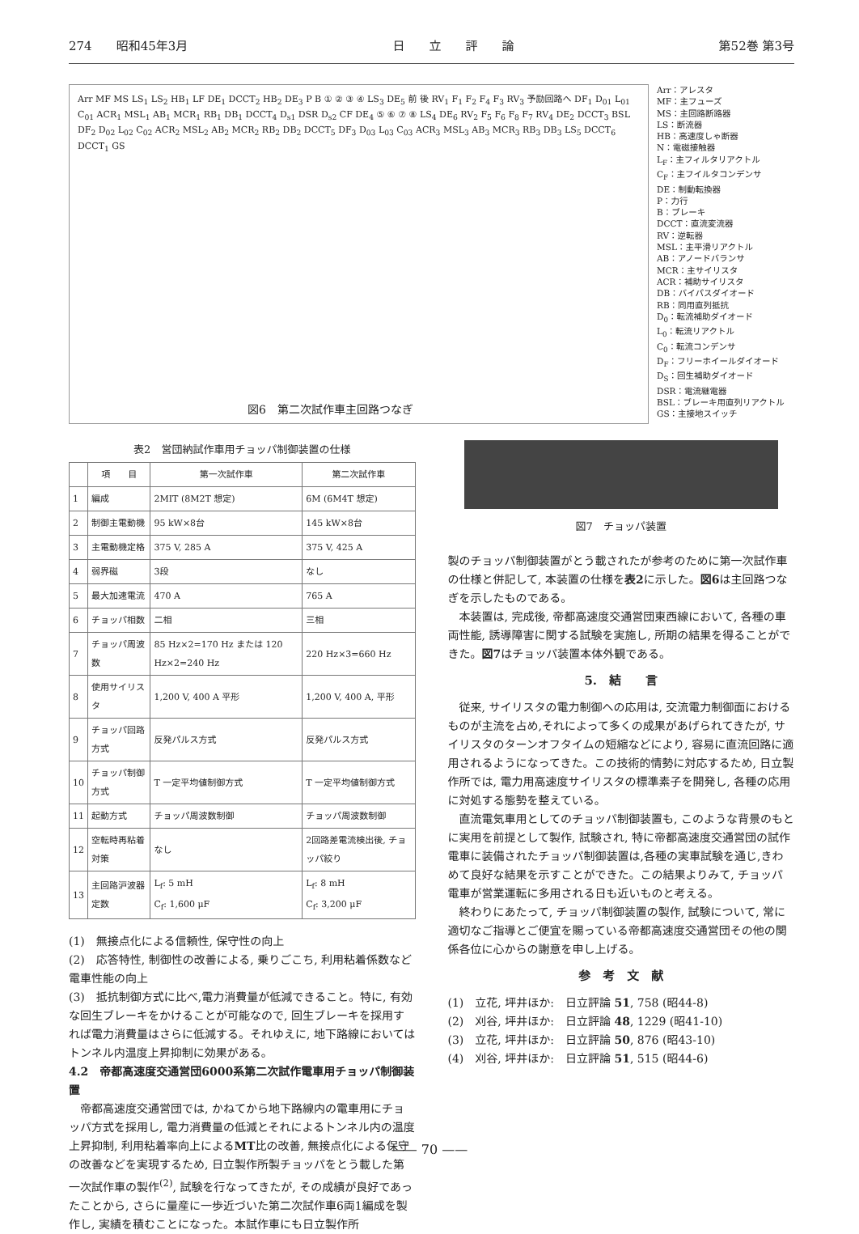274　　昭和45年3月 日　　立　　評　　論 第52巻 第3号
Arr MF MS LS<sub>1</sub> LS<sub>2</sub> HB<sub>1</sub> LF DE<sub>1</sub> DCCT<sub>2</sub> HB<sub>2</sub> DE<sub>3</sub> P B ① ② ③ ④ LS<sub>3</sub> DE<sub>5</sub> 前 後 RV<sub>1</sub> F<sub>1</sub> F<sub>2</sub> F<sub>4</sub> F<sub>3</sub> RV<sub>3</sub> 予励回路へ DF<sub>1</sub> D<sub>01</sub> L<sub>01</sub> C<sub>01</sub> ACR<sub>1</sub> MSL<sub>1</sub> AB<sub>1</sub> MCR<sub>1</sub> RB<sub>1</sub> DB<sub>1</sub> DCCT<sub>4</sub> D<sub>s1</sub> DSR D<sub>s2</sub> CF DE<sub>4</sub> ⑤ ⑥ ⑦ ⑧ LS<sub>4</sub> DE<sub>6</sub> RV<sub>2</sub> F<sub>5</sub> F<sub>6</sub> F<sub>8</sub> F<sub>7</sub> RV<sub>4</sub> DE<sub>2</sub> DCCT<sub>3</sub> BSL DF<sub>2</sub> D<sub>02</sub> L<sub>02</sub> C<sub>02</sub> ACR<sub>2</sub> MSL<sub>2</sub> AB<sub>2</sub> MCR<sub>2</sub> RB<sub>2</sub> DB<sub>2</sub> DCCT<sub>5</sub> DF<sub>3</sub> D<sub>03</sub> L<sub>03</sub> C<sub>03</sub> ACR<sub>3</sub> MSL<sub>3</sub> AB<sub>3</sub> MCR<sub>3</sub> RB<sub>3</sub> DB<sub>3</sub> LS<sub>5</sub> DCCT<sub>6</sub> DCCT<sub>1</sub> GS
図6　第二次試作車主回路つなぎ
Arr：アレスタ
MF：主フューズ
MS：主回路断路器
LS：断流器
HB：高速度しゃ断器
N：電磁接触器
L<sub>F</sub>：主フィルタリアクトル
C<sub>F</sub>：主フイルタコンデンサ
DE：制動転換器
P：力行
B：ブレーキ
DCCT：直流変流器
RV：逆転器
MSL：主平滑リアクトル
AB：アノードバランサ
MCR：主サイリスタ
ACR：補助サイリスタ
DB：バイパスダイオード
RB：同用直列抵抗
D<sub>0</sub>：転流補助ダイオード
L<sub>0</sub>：転流リアクトル
C<sub>0</sub>：転流コンデンサ
D<sub>F</sub>：フリーホイールダイオード
D<sub>S</sub>：回生補助ダイオード
DSR：電流継電器
BSL：ブレーキ用直列リアクトル
GS：主接地スイッチ
表2　営団納試作車用チョッパ制御装置の仕様
| | 項 目 | 第一次試作車 | 第二次試作車 |
| --- | --- | --- | --- |
| 1 | 編成 | 2MIT (8M2T 想定) | 6M (6M4T 想定) |
| 2 | 制御主電動機 | 95 kW×8台 | 145 kW×8台 |
| 3 | 主電動機定格 | 375 V, 285 A | 375 V, 425 A |
| 4 | 弱界磁 | 3段 | なし |
| 5 | 最大加速電流 | 470 A | 765 A |
| 6 | チョッパ相数 | 二相 | 三相 |
| 7 | チョッパ周波数 | 85 Hz×2=170 Hz または 120 Hz×2=240 Hz | 220 Hz×3=660 Hz |
| 8 | 使用サイリスタ | 1,200 V, 400 A 平形 | 1,200 V, 400 A, 平形 |
| 9 | チョッパ回路方式 | 反発パルス方式 | 反発パルス方式 |
| 10 | チョッパ制御方式 | T 一定平均値制御方式 | T 一定平均値制御方式 |
| 11 | 起動方式 | チョッパ周波数制御 | チョッパ周波数制御 |
| 12 | 空転時再粘着対策 | なし | 2回路差電流検出後, チョッパ絞り |
| 13 | 主回路沪波器定数 | L<sub>f</sub>: 5 mH C<sub>f</sub>: 1,600 μF | L<sub>f</sub>: 8 mH C<sub>f</sub>: 3,200 μF |
(1)　無接点化による信頼性, 保守性の向上
(2)　応答特性, 制御性の改善による, 乗りごこち, 利用粘着係数など電車性能の向上
(3)　抵抗制御方式に比べ,電力消費量が低減できること。特に, 有効な回生ブレーキをかけることが可能なので, 回生ブレーキを採用すれば電力消費量はさらに低減する。それゆえに, 地下路線においてはトンネル内温度上昇抑制に効果がある。
4.2　帝都高速度交通営団6000系第二次試作電車用チョッパ制御装置
帝都高速度交通営団では, かねてから地下路線内の電車用にチョッパ方式を採用し, 電力消費量の低減とそれによるトンネル内の温度上昇抑制, 利用粘着率向上によるMT比の改善, 無接点化による保守の改善などを実現するため, 日立製作所製チョッパをとう載した第一次試作車の製作<sup>(2)</sup>, 試験を行なってきたが, その成績が良好であったことから, さらに量産に一歩近づいた第二次試作車6両1編成を製作し, 実績を積むことになった。本試作車にも日立製作所
図7　チョッパ装置
製のチョッパ制御装置がとう載されたが参考のために第一次試作車の仕様と併記して, 本装置の仕様を表2に示した。図6は主回路つなぎを示したものである。
本装置は, 完成後, 帝都高速度交通営団東西線において, 各種の車両性能, 誘導障害に関する試験を実施し, 所期の結果を得ることができた。図7はチョッパ装置本体外観である。
5.　結　　言
従来, サイリスタの電力制御への応用は, 交流電力制御面におけるものが主流を占め,それによって多くの成果があげられてきたが, サイリスタのターンオフタイムの短縮などにより, 容易に直流回路に適用されるようになってきた。この技術的情勢に対応するため, 日立製作所では, 電力用高速度サイリスタの標準素子を開発し, 各種の応用に対処する態勢を整えている。
直流電気車用としてのチョッパ制御装置も, このような背景のもとに実用を前提として製作, 試験され, 特に帝都高速度交通営団の試作電車に装備されたチョッパ制御装置は,各種の実車試験を通じ,きわめて良好な結果を示すことができた。この結果よりみて, チョッパ電車が営業運転に多用される日も近いものと考える。
終わりにあたって, チョッパ制御装置の製作, 試験について, 常に適切なご指導とご便宜を賜っている帝都高速度交通営団その他の関係各位に心からの謝意を申し上げる。
参　考　文　献
(1)　立花, 坪井ほか:　日立評論 51, 758 (昭44-8)
(2)　刈谷, 坪井ほか:　日立評論 48, 1229 (昭41-10)
(3)　立花, 坪井ほか:　日立評論 50, 876 (昭43-10)
(4)　刈谷, 坪井ほか:　日立評論 51, 515 (昭44-6)
—— 70 ——